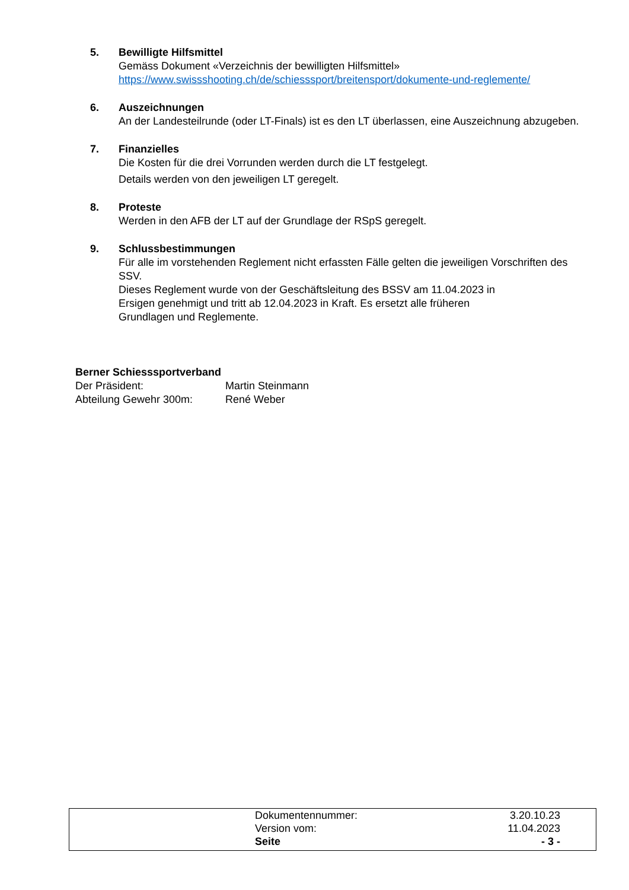5. Bewilligte Hilfsmittel
Gemäss Dokument «Verzeichnis der bewilligten Hilfsmittel»
https://www.swissshooting.ch/de/schiesssport/breitensport/dokumente-und-reglemente/
6. Auszeichnungen
An der Landesteilrunde (oder LT-Finals) ist es den LT überlassen, eine Auszeichnung abzugeben.
7. Finanzielles
Die Kosten für die drei Vorrunden werden durch die LT festgelegt.
Details werden von den jeweiligen LT geregelt.
8. Proteste
Werden in den AFB der LT auf der Grundlage der RSpS geregelt.
9. Schlussbestimmungen
Für alle im vorstehenden Reglement nicht erfassten Fälle gelten die jeweiligen Vorschriften des SSV.
Dieses Reglement wurde von der Geschäftsleitung des BSSV am 11.04.2023 in
Ersigen genehmigt und tritt ab 12.04.2023 in Kraft. Es ersetzt alle früheren
Grundlagen und Reglemente.
Berner Schiesssportverband
| Der Präsident: | Martin Steinmann |
| Abteilung Gewehr 300m: | René Weber |
| Dokumentennummer: | 3.20.10.23 |
| Version vom: | 11.04.2023 |
| Seite | - 3 - |